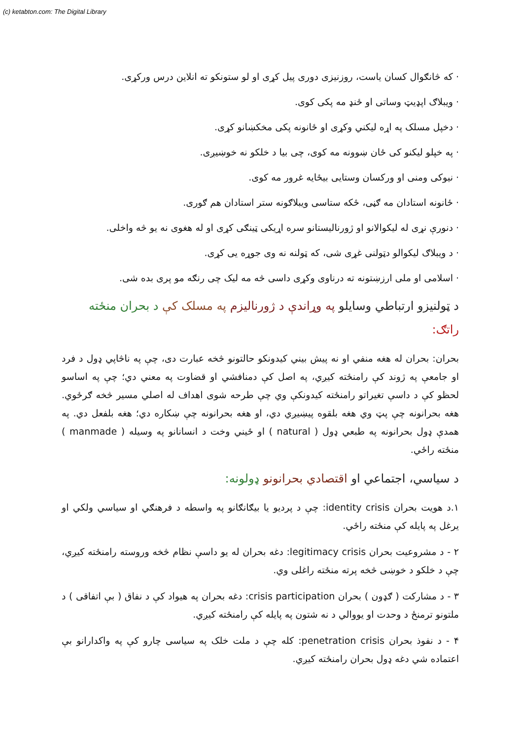(c) ketabton.com: The Digital Library
· که څانګوال کسان یاست، روزنیزی دوری پیل کړی او لو ستونکو ته انلاین درس ورکړی.
· ویبلاګ اپډیټ وساتی او ځنډ مه پکی کوی.
· دخپل مسلک په اړه لیکني وکړی او ځانونه پکی مخکښانو کړی.
· په خپلو لیکنو کی ځان ښوونه مه کوی، چی بیا د خلکو نه خوښیږی.
· نیوکی ومنی او ورکسان وستایی بیځایه غرور مه کوی.
· ځانونه استادان مه ګڼی، ځکه ستاسی ویبلاګونه ستر استادان هم ګوری.
· دنورې نړی له لیکوالانو او ژورنالیستانو سره اړیکی ټینګی کړی او له هغوی نه یو څه واخلی.
· د ویبلاګ لیکوالو دټولنی غړی شی، که ټولنه نه وی جوړه یی کړی.
· اسلامی او ملی ارزښتونه ته درناوی وکړی داسی څه مه لیک چی رنګه مو پری بده شی.
د ټولنیزو ارتباطي وسایلو په وړاندې د ژورنالیزم په مسلک کې د بحران منځته راتګ:
بحران: بحران له هغه منفي او نه پیش بیني کیدونکو حالتونو څخه عبارت دی، چې په ناڅاپي ډول د فرد او جامعې په ژوند کې رامنځته کیږي، په اصل کې دمنافشي او قضاوت په معني دي؛ چې په اساسو لحظو کې د داسې تغیراتو رامنځته کیدونکې وي چې طرحه شوی اهداف له اصلي مسیر څخه ګرځوي. هغه بحرانونه چې پټ وي هغه بلقوه پیښیږي دي، او هغه بحرانونه چې ښکاره دي؛ هغه بلفعل دي. په همدې ډول بحرانونه په طبعي ډول ( natural ) او ځیني وخت د انسانانو په وسیله ( manmade ) منځته راځي.
د سیاسي، اجتماعي او اقتصادي بحرانونو ډولونه:
۱.د هویت بحران identity crisis: چې د پردیو یا بیګانګانو په واسطه د فرهنګي او سیاسي ولکي او یرغل په پایله کې منځته راځي.
۲ - د مشروعیت بحران legitimacy crisis: دغه بحران له یو داسې نظام څخه وروسته رامنځته کیږي، چې د خلکو د خوښی څخه پرته منځته راغلی وي.
۳ - د مشارکت ( ګډون ) بحران crisis participation: دغه بحران په هیواد کې د نفاق ( بې اتفاقی ) د ملتونو ترمنځ د وحدت او یووالي د نه شتون په پایله کې رامنځته کیږي.
۴ - د نفوذ بحران penetration crisis: کله چې د ملت خلک په سیاسی چارو کې په واکدارانو بې اعتماده شي دغه ډول بحران رامنځته کیږي.